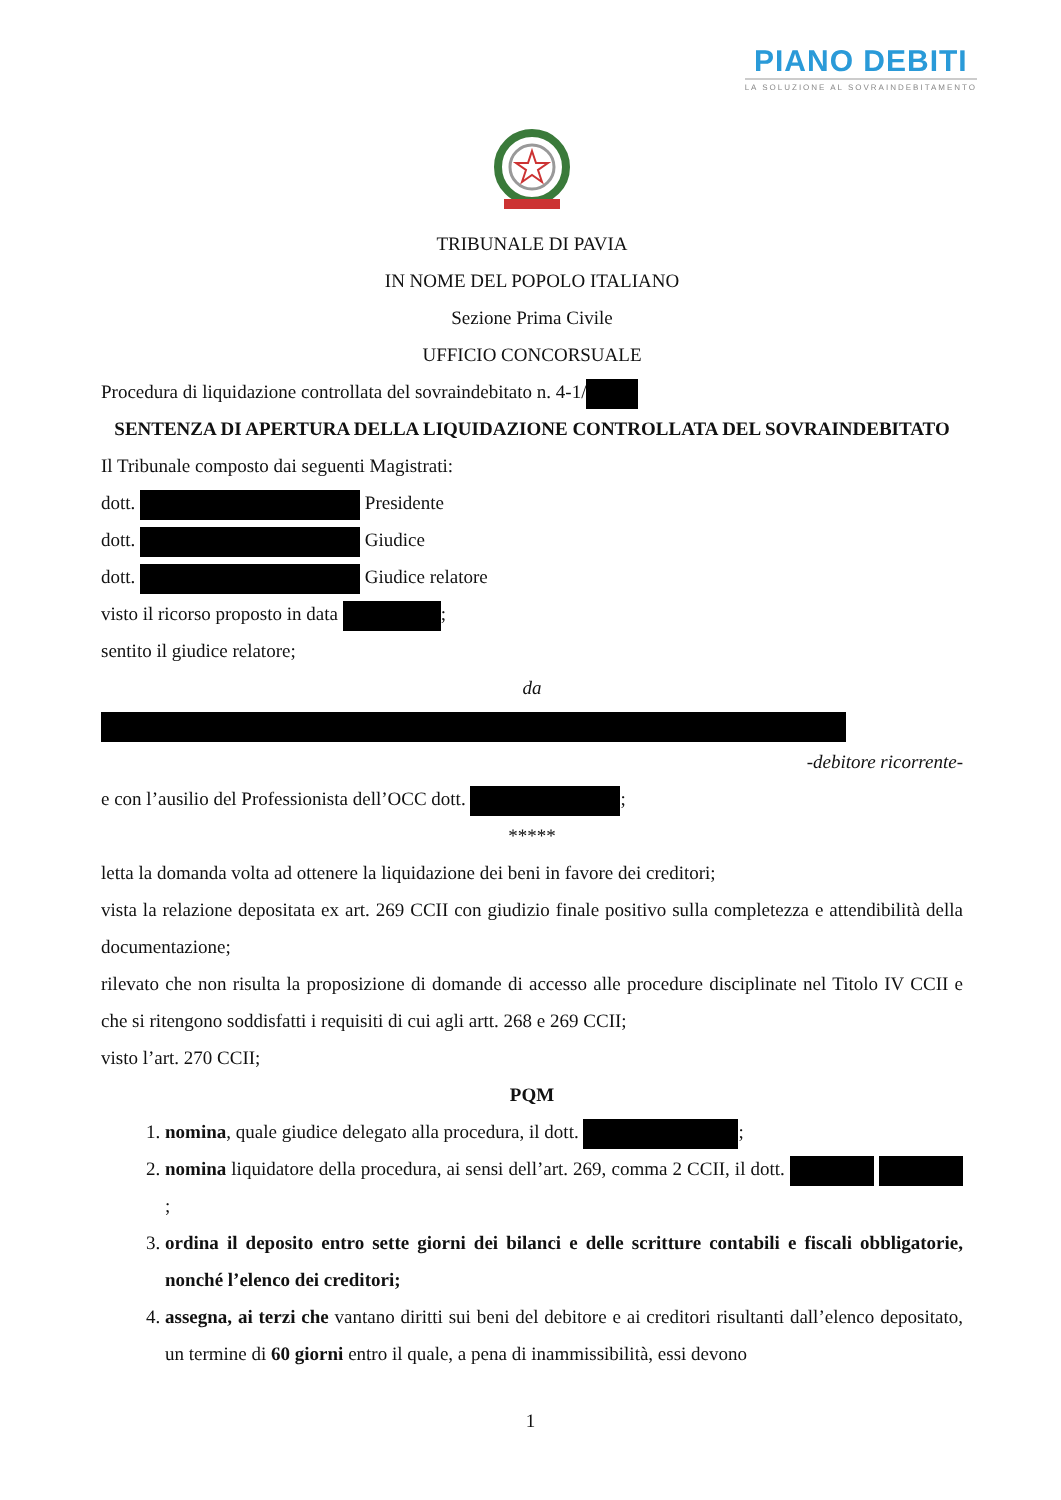PIANO DEBITI
LA SOLUZIONE AL SOVRAINDEBITAMENTO
TRIBUNALE DI PAVIA
IN NOME DEL POPOLO ITALIANO
Sezione Prima Civile
UFFICIO CONCORSUALE
Procedura di liquidazione controllata del sovraindebitato n. 4-1/
SENTENZA DI APERTURA DELLA LIQUIDAZIONE CONTROLLATA DEL SOVRAINDEBITATO
Il Tribunale composto dai seguenti Magistrati:
dott. Presidente
dott. Giudice
dott. Giudice relatore
visto il ricorso proposto in data ;
sentito il giudice relatore;
da
-debitore ricorrente-
e con l’ausilio del Professionista dell’OCC dott. ;
*****
letta la domanda volta ad ottenere la liquidazione dei beni in favore dei creditori;
vista la relazione depositata ex art. 269 CCII con giudizio finale positivo sulla completezza e attendibilità della documentazione;
rilevato che non risulta la proposizione di domande di accesso alle procedure disciplinate nel Titolo IV CCII e che si ritengono soddisfatti i requisiti di cui agli artt. 268 e 269 CCII;
visto l’art. 270 CCII;
PQM
1. nomina, quale giudice delegato alla procedura, il dott. ;
2. nomina liquidatore della procedura, ai sensi dell’art. 269, comma 2 CCII, il dott. ;
3. ordina il deposito entro sette giorni dei bilanci e delle scritture contabili e fiscali obbligatorie, nonché l’elenco dei creditori;
4. assegna, ai terzi che vantano diritti sui beni del debitore e ai creditori risultanti dall’elenco depositato, un termine di 60 giorni entro il quale, a pena di inammissibilità, essi devono
1